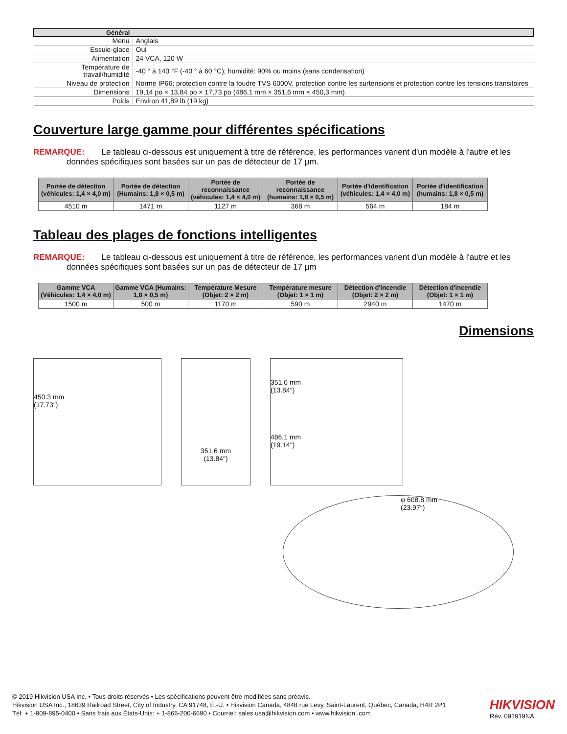| Général | |
| --- | --- |
| Menu | Anglais |
| Essuie-glace | Oui |
| Alimentation | 24 VCA, 120 W |
| Température de travail/humidité | -40 ° à 140 °F (-40 ° à 60 °C); humidité: 90% ou moins (sans condensation) |
| Niveau de protection | Norme IP66; protection contre la foudre TVS 6000V, protection contre les surtensions et protection contre les tensions transitoires |
| Dimensions | 19,14 po × 13,84 po × 17,73 po (486,1 mm × 351,6 mm × 450,3 mm) |
| Poids | Environ 41,89 lb (19 kg) |
Couverture large gamme pour différentes spécifications
REMARQUE: Le tableau ci-dessous est uniquement à titre de référence, les performances varient d'un modèle à l'autre et les
données spécifiques sont basées sur un pas de détecteur de 17 µm.
| Portée de détection (véhicules: 1,4 × 4,0 m) | Portée de détection (Humains: 1,8 × 0,5 m) | Portée de reconnaissance (véhicules: 1,4 × 4,0 m) | Portée de reconnaissance (humains: 1,8 × 0,5 m) | Portée d'identification (véhicules: 1,4 × 4,0 m) | Portée d'identification (humains: 1,8 × 0,5 m) |
| --- | --- | --- | --- | --- | --- |
| 4510 m | 1471 m | 1127 m | 368 m | 564 m | 184 m |
Tableau des plages de fonctions intelligentes
REMARQUE: Le tableau ci-dessous est uniquement à titre de référence, les performances varient d'un modèle à l'autre et les
données spécifiques sont basées sur un pas de détecteur de 17 µm
| Gamme VCA (Véhicules: 1,4 × 4,0 m) | Gamme VCA (Humains: 1,8 × 0,5 m) | Température Mesure (Objet: 2 × 2 m) | Température mesure (Objet: 1 × 1 m) | Détection d'incendie (Objet: 2 × 2 m) | Détection d'incendie (Objet: 1 × 1 m) |
| --- | --- | --- | --- | --- | --- |
| 1500 m | 500 m | 1170 m | 590 m | 2940 m | 1470 m |
Dimensions
450.3 mm
(17.73″)
351.6 mm
(13.84″)
351.6 mm
(13.84″)
486.1 mm
(19.14″)
φ 608.8 mm
(23.97″)
© 2019 Hikvision USA Inc. • Tous droits réservés • Les spécifications peuvent être modifiées sans préavis.
Hikvision USA Inc., 18639 Railroad Street, City of Industry, CA 91748, É.-U. • Hikvision Canada, 4848 rue Levy, Saint-Laurent, Québec, Canada, H4R 2P1
Tél: + 1-909-895-0400 • Sans frais aux États-Unis: + 1-866-200-6690 • Courriel: sales.usa@hikvision.com • www.hikvision .com
HIKVISION
Rév. 091919NA